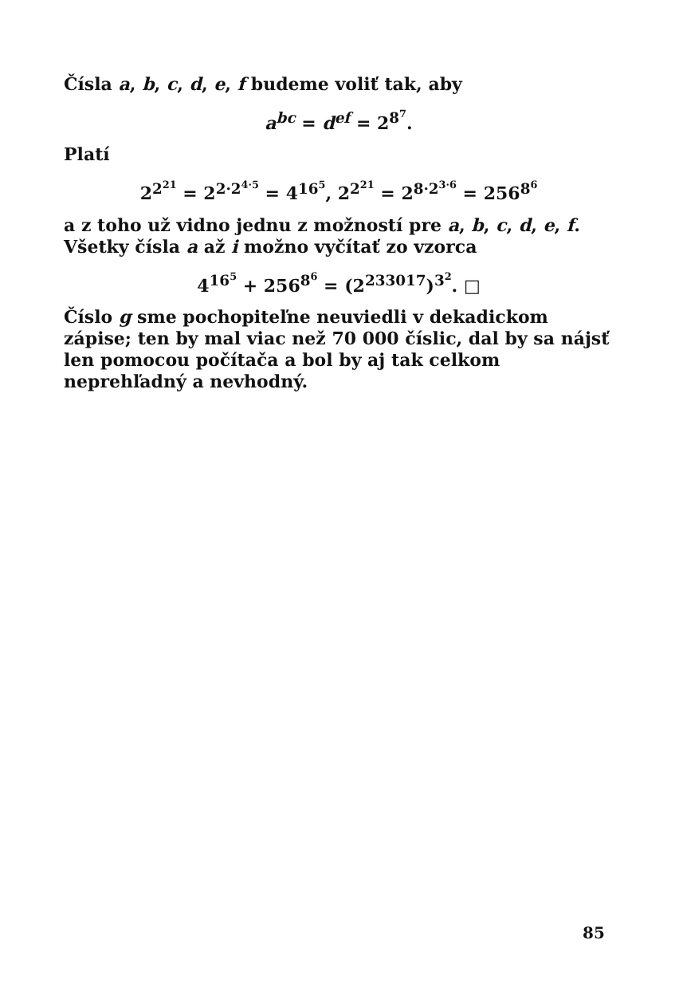Čísla a, b, c, d, e, f budeme voliť tak, aby
a<sup>bc</sup> = d<sup>ef</sup> = 2<sup>8<sup>7</sup></sup>.
Platí
2<sup>2<sup>21</sup></sup> = 2<sup>2·2<sup>4·5</sup></sup> = 4<sup>16<sup>5</sup></sup>, 2<sup>2<sup>21</sup></sup> = 2<sup>8·2<sup>3·6</sup></sup> = 256<sup>8<sup>6</sup></sup>
a z toho už vidno jednu z možností pre a, b, c, d, e, f. Všetky čísla a až i možno vyčítať zo vzorca
4<sup>16<sup>5</sup></sup> + 256<sup>8<sup>6</sup></sup> = (2<sup>233017</sup>)<sup>3<sup>2</sup></sup>. □
Číslo g sme pochopiteľne neuviedli v dekadickom zápise; ten by mal viac než 70 000 číslic, dal by sa nájsť len pomocou počítača a bol by aj tak celkom neprehľadný a nevhodný.
85